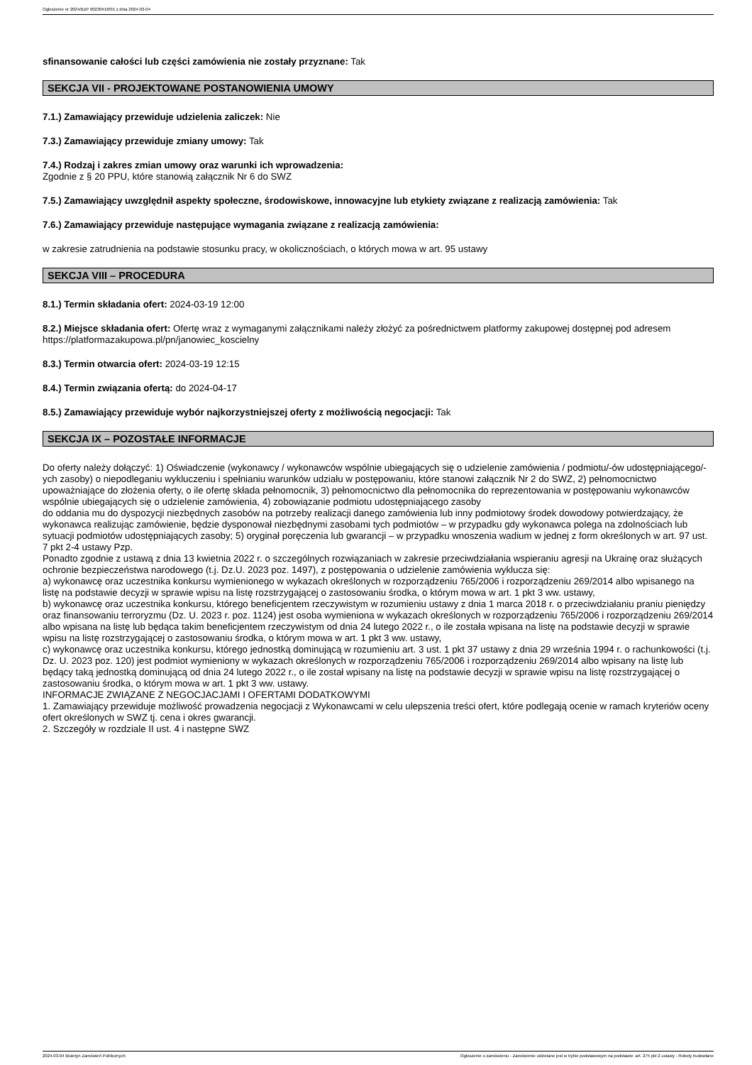Ogłoszenie nr 2024/BZP 00230418/01 z dnia 2024-03-04
sfinansowanie całości lub części zamówienia nie zostały przyznane: Tak
SEKCJA VII - PROJEKTOWANE POSTANOWIENIA UMOWY
7.1.) Zamawiający przewiduje udzielenia zaliczek: Nie
7.3.) Zamawiający przewiduje zmiany umowy: Tak
7.4.) Rodzaj i zakres zmian umowy oraz warunki ich wprowadzenia:
Zgodnie z § 20 PPU, które stanowią załącznik Nr 6 do SWZ
7.5.) Zamawiający uwzględnił aspekty społeczne, środowiskowe, innowacyjne lub etykiety związane z realizacją zamówienia: Tak
7.6.) Zamawiający przewiduje następujące wymagania związane z realizacją zamówienia:
w zakresie zatrudnienia na podstawie stosunku pracy, w okolicznościach, o których mowa w art. 95 ustawy
SEKCJA VIII – PROCEDURA
8.1.) Termin składania ofert: 2024-03-19 12:00
8.2.) Miejsce składania ofert: Ofertę wraz z wymaganymi załącznikami należy złożyć za pośrednictwem platformy zakupowej dostępnej pod adresem https://platformazakupowa.pl/pn/janowiec_koscielny
8.3.) Termin otwarcia ofert: 2024-03-19 12:15
8.4.) Termin związania ofertą: do 2024-04-17
8.5.) Zamawiający przewiduje wybór najkorzystniejszej oferty z możliwością negocjacji: Tak
SEKCJA IX – POZOSTAŁE INFORMACJE
Do oferty należy dołączyć: 1) Oświadczenie (wykonawcy / wykonawców wspólnie ubiegających się o udzielenie zamówienia / podmiotu/-ów udostępniającego/-ych zasoby) o niepodleganiu wykluczeniu i spełnianiu warunków udziału w postępowaniu, które stanowi załącznik Nr 2 do SWZ, 2) pełnomocnictwo upoważniające do złożenia oferty, o ile ofertę składa pełnomocnik, 3) pełnomocnictwo dla pełnomocnika do reprezentowania w postępowaniu wykonawców wspólnie ubiegających się o udzielenie zamówienia, 4) zobowiązanie podmiotu udostępniającego zasoby
do oddania mu do dyspozycji niezbędnych zasobów na potrzeby realizacji danego zamówienia lub inny podmiotowy środek dowodowy potwierdzający, że wykonawca realizując zamówienie, będzie dysponował niezbędnymi zasobami tych podmiotów – w przypadku gdy wykonawca polega na zdolnościach lub sytuacji podmiotów udostępniających zasoby; 5) oryginał poręczenia lub gwarancji – w przypadku wnoszenia wadium w jednej z form określonych w art. 97 ust. 7 pkt 2-4 ustawy Pzp.
Ponadto zgodnie z ustawą z dnia 13 kwietnia 2022 r. o szczególnych rozwiązaniach w zakresie przeciwdziałania wspieraniu agresji na Ukrainę oraz służących ochronie bezpieczeństwa narodowego (t.j. Dz.U. 2023 poz. 1497), z postępowania o udzielenie zamówienia wyklucza się:
a) wykonawcę oraz uczestnika konkursu wymienionego w wykazach określonych w rozporządzeniu 765/2006 i rozporządzeniu 269/2014 albo wpisanego na listę na podstawie decyzji w sprawie wpisu na listę rozstrzygającej o zastosowaniu środka, o którym mowa w art. 1 pkt 3 ww. ustawy,
b) wykonawcę oraz uczestnika konkursu, którego beneficjentem rzeczywistym w rozumieniu ustawy z dnia 1 marca 2018 r. o przeciwdziałaniu praniu pieniędzy oraz finansowaniu terroryzmu (Dz. U. 2023 r. poz. 1124) jest osoba wymieniona w wykazach określonych w rozporządzeniu 765/2006 i rozporządzeniu 269/2014 albo wpisana na listę lub będąca takim beneficjentem rzeczywistym od dnia 24 lutego 2022 r., o ile została wpisana na listę na podstawie decyzji w sprawie wpisu na listę rozstrzygającej o zastosowaniu środka, o którym mowa w art. 1 pkt 3 ww. ustawy,
c) wykonawcę oraz uczestnika konkursu, którego jednostką dominującą w rozumieniu art. 3 ust. 1 pkt 37 ustawy z dnia 29 września 1994 r. o rachunkowości (t.j. Dz. U. 2023 poz. 120) jest podmiot wymieniony w wykazach określonych w rozporządzeniu 765/2006 i rozporządzeniu 269/2014 albo wpisany na listę lub będący taką jednostką dominującą od dnia 24 lutego 2022 r., o ile został wpisany na listę na podstawie decyzji w sprawie wpisu na listę rozstrzygającej o zastosowaniu środka, o którym mowa w art. 1 pkt 3 ww. ustawy.
INFORMACJE ZWIĄZANE Z NEGOCJACJAMI I OFERTAMI DODATKOWYMI
1. Zamawiający przewiduje możliwość prowadzenia negocjacji z Wykonawcami w celu ulepszenia treści ofert, które podlegają ocenie w ramach kryteriów oceny ofert określonych w SWZ tj. cena i okres gwarancji.
2. Szczegóły w rozdziale II ust. 4 i następne SWZ
2024-03-04 Biuletyn Zamówień Publicznych Ogłoszenie o zamówieniu - Zamówienie udzielane jest w trybie podstawowym na podstawie: art. 275 pkt 2 ustawy - Roboty budowlane